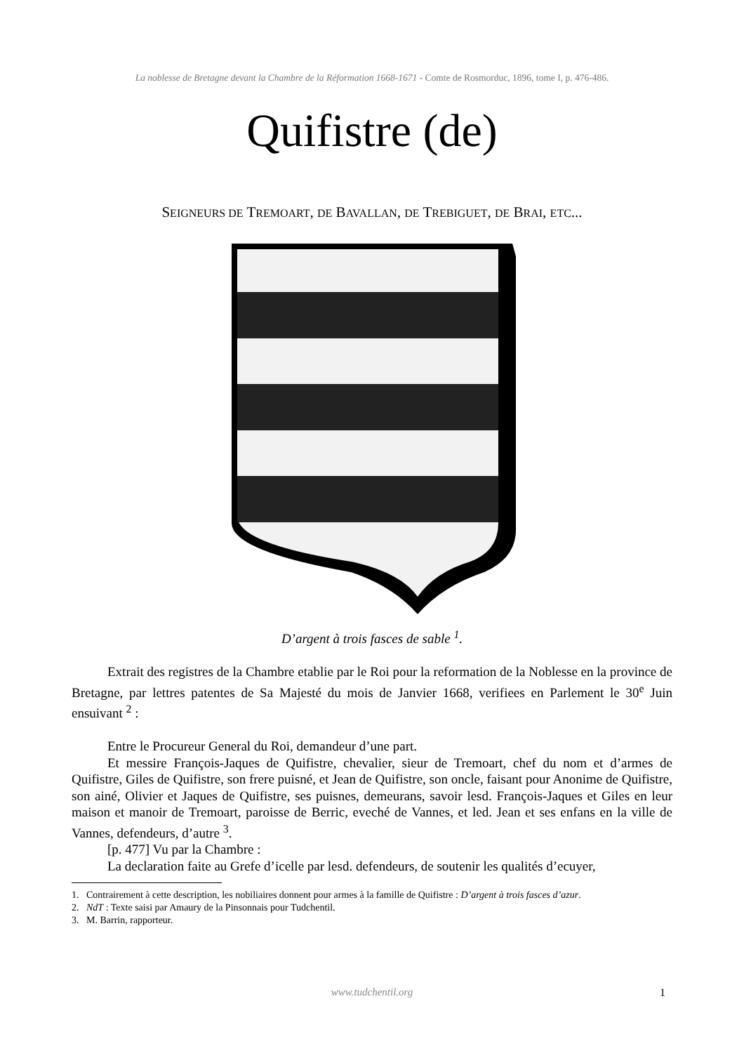La noblesse de Bretagne devant la Chambre de la Réformation 1668-1671 - Comte de Rosmorduc, 1896, tome I, p. 476-486.
Quifistre (de)
SEIGNEURS DE TREMOART, DE BAVALLAN, DE TREBIGUET, DE BRAI, ETC...
D’argent à trois fasces de sable <sup>1</sup>.
Extrait des registres de la Chambre etablie par le Roi pour la reformation de la Noblesse en la province de Bretagne, par lettres patentes de Sa Majesté du mois de Janvier 1668, verifiees en Parlement le 30<sup>e</sup> Juin ensuivant <sup>2</sup> :
Entre le Procureur General du Roi, demandeur d’une part.
Et messire François-Jaques de Quifistre, chevalier, sieur de Tremoart, chef du nom et d’armes de Quifistre, Giles de Quifistre, son frere puisné, et Jean de Quifistre, son oncle, faisant pour Anonime de Quifistre, son ainé, Olivier et Jaques de Quifistre, ses puisnes, demeurans, savoir lesd. François-Jaques et Giles en leur maison et manoir de Tremoart, paroisse de Berric, eveché de Vannes, et led. Jean et ses enfans en la ville de Vannes, defendeurs, d’autre <sup>3</sup>.
[p. 477] Vu par la Chambre :
La declaration faite au Grefe d’icelle par lesd. defendeurs, de soutenir les qualités d’ecuyer,
1. Contrairement à cette description, les nobiliaires donnent pour armes à la famille de Quifistre : D’argent à trois fasces d’azur.
2. NdT : Texte saisi par Amaury de la Pinsonnais pour Tudchentil.
3. M. Barrin, rapporteur.
www.tudchentil.org 1